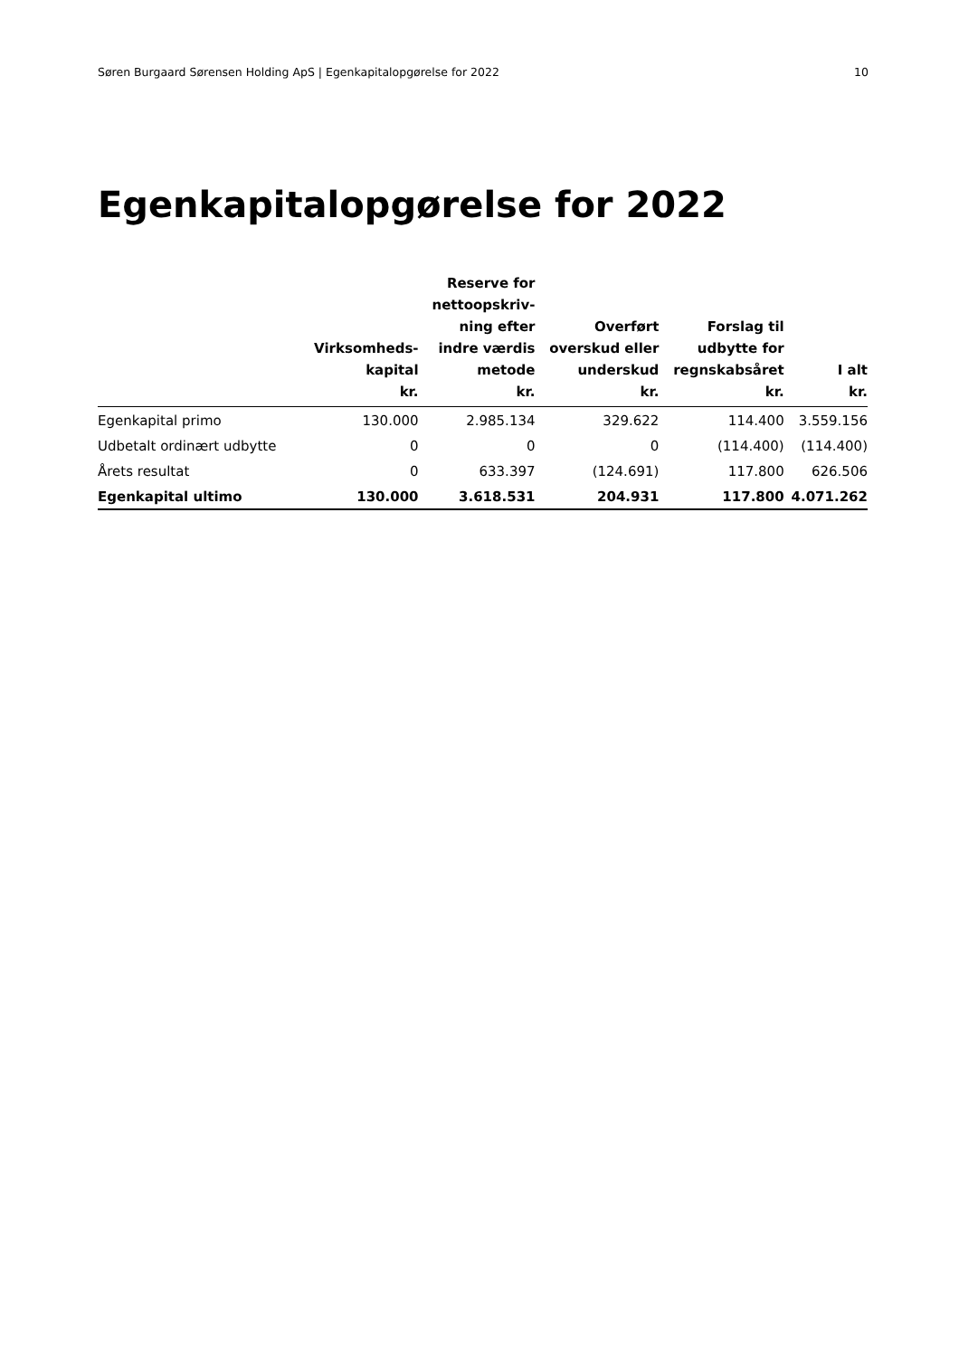Søren Burgaard Sørensen Holding ApS | Egenkapitalopgørelse for 2022 10
Egenkapitalopgørelse for 2022
| | Virksomheds- kapital kr. | Reserve for nettoopskriv- ning efter indre værdis metode kr. | Overført overskud eller underskud kr. | Forslag til udbytte for regnskabsåret kr. | I alt kr. |
| --- | --- | --- | --- | --- | --- |
| Egenkapital primo | 130.000 | 2.985.134 | 329.622 | 114.400 | 3.559.156 |
| Udbetalt ordinært udbytte | 0 | 0 | 0 | (114.400) | (114.400) |
| Årets resultat | 0 | 633.397 | (124.691) | 117.800 | 626.506 |
| Egenkapital ultimo | 130.000 | 3.618.531 | 204.931 | 117.800 | 4.071.262 |